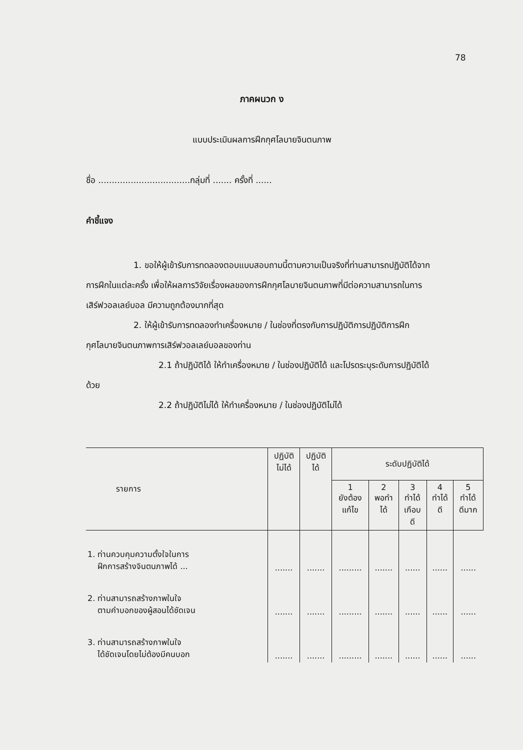78
ภาคผนวก ง
แบบประเมินผลการฝึกกุศโลบายจินตนภาพ
ชื่อ ..................................กลุ่มที่ ....... ครั้งที่ ......
คำชี้แจง
1. ขอให้ผู้เข้ารับการทดลองตอบแบบสอบถามนี้ตามความเป็นจริงที่ท่านสามารถปฏิบัติได้จากการฝึกในแต่ละครั้ง เพื่อให้ผลการวิจัยเรื่องผลของการฝึกกุศโลบายจินตนภาพที่มีต่อความสามารถในการเสิร์ฟวอลเลย์บอล มีความถูกต้องมากที่สุด
2. ให้ผู้เข้ารับการทดลองทำเครื่องหมาย / ในช่องที่ตรงกับการปฏิบัติการปฏิบัติการฝึกกุศโลบายจินตนภาพการเสิร์ฟวอลเลย์บอลของท่าน
2.1 ถ้าปฏิบัติได้ ให้ทำเครื่องหมาย / ในช่องปฏิบัติได้ และโปรดระบุระดับการปฏิบัติได้ด้วย
2.2 ถ้าปฏิบัติไม่ได้ ให้ทำเครื่องหมาย / ในช่องปฏิบัติไม่ได้
| รายการ | ปฏิบัติ ไม่ได้ | ปฏิบัติ ได้ | ระดับปฏิบัติได้ | | | | |
| --- | --- | --- | --- | --- | --- | --- | --- |
| | | | 1 ยังต้อง แก้ไข | 2 พอทำ ได้ | 3 ทำได้ เกือบ ดี | 4 ทำได้ ดี | 5 ทำได้ ดีมาก |
| 1. ท่านควบคุมความตั้งใจในการ ฝึกการสร้างจินตนภาพได้ ... | ....... | ....... | ......... | ....... | ...... | ...... | ...... |
| 2. ท่านสามารถสร้างภาพในใจ ตามคำบอกของผู้สอนได้ชัดเจน | ....... | ....... | ......... | ....... | ...... | ...... | ...... |
| 3. ท่านสามารถสร้างภาพในใจ ได้ชัดเจนโดยไม่ต้องมีคนบอก | ....... | ....... | ......... | ....... | ...... | ...... | ...... |